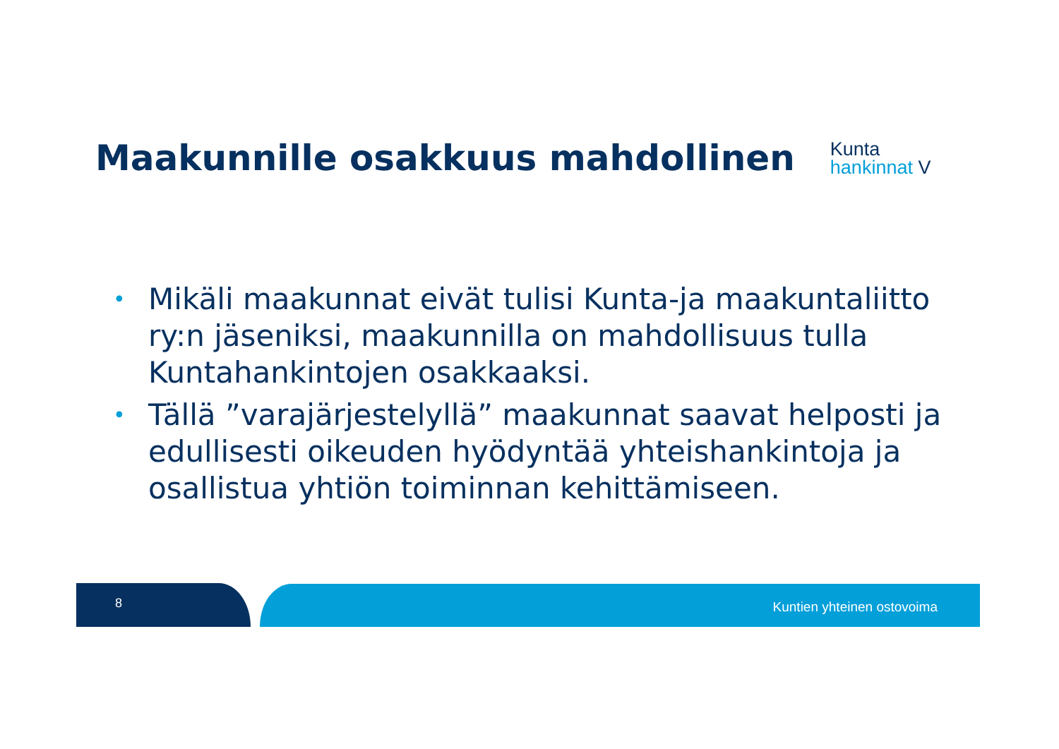Maakunnille osakkuus mahdollinen
Kunta
hankinnat V
• Mikäli maakunnat eivät tulisi Kunta-ja maakuntaliitto ry:n jäseniksi, maakunnilla on mahdollisuus tulla Kuntahankintojen osakkaaksi.
• Tällä ”varajärjestelyllä” maakunnat saavat helposti ja edullisesti oikeuden hyödyntää yhteishankintoja ja osallistua yhtiön toiminnan kehittämiseen.
8 Kuntien yhteinen ostovoima